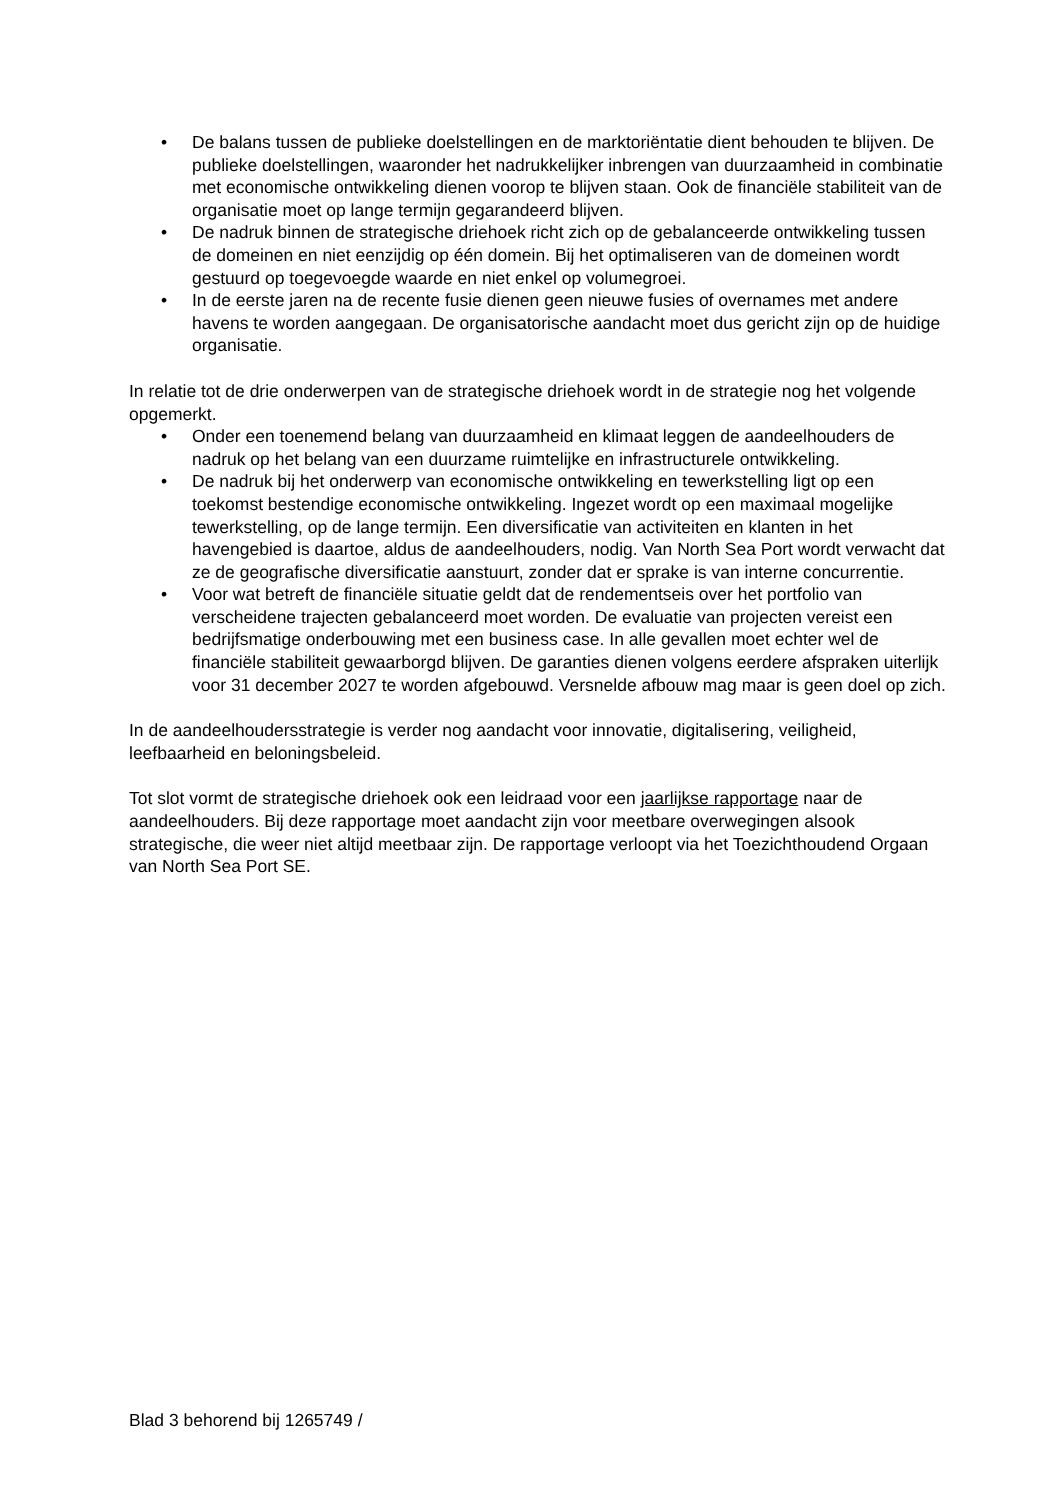• De balans tussen de publieke doelstellingen en de marktoriëntatie dient behouden te blijven. De publieke doelstellingen, waaronder het nadrukkelijker inbrengen van duurzaamheid in combinatie met economische ontwikkeling dienen voorop te blijven staan. Ook de financiële stabiliteit van de organisatie moet op lange termijn gegarandeerd blijven.
• De nadruk binnen de strategische driehoek richt zich op de gebalanceerde ontwikkeling tussen de domeinen en niet eenzijdig op één domein. Bij het optimaliseren van de domeinen wordt gestuurd op toegevoegde waarde en niet enkel op volumegroei.
• In de eerste jaren na de recente fusie dienen geen nieuwe fusies of overnames met andere havens te worden aangegaan. De organisatorische aandacht moet dus gericht zijn op de huidige organisatie.
In relatie tot de drie onderwerpen van de strategische driehoek wordt in de strategie nog het volgende opgemerkt.
• Onder een toenemend belang van duurzaamheid en klimaat leggen de aandeelhouders de nadruk op het belang van een duurzame ruimtelijke en infrastructurele ontwikkeling.
• De nadruk bij het onderwerp van economische ontwikkeling en tewerkstelling ligt op een toekomst bestendige economische ontwikkeling. Ingezet wordt op een maximaal mogelijke tewerkstelling, op de lange termijn. Een diversificatie van activiteiten en klanten in het havengebied is daartoe, aldus de aandeelhouders, nodig. Van North Sea Port wordt verwacht dat ze de geografische diversificatie aanstuurt, zonder dat er sprake is van interne concurrentie.
• Voor wat betreft de financiële situatie geldt dat de rendementseis over het portfolio van verscheidene trajecten gebalanceerd moet worden. De evaluatie van projecten vereist een bedrijfsmatige onderbouwing met een business case. In alle gevallen moet echter wel de financiële stabiliteit gewaarborgd blijven. De garanties dienen volgens eerdere afspraken uiterlijk voor 31 december 2027 te worden afgebouwd. Versnelde afbouw mag maar is geen doel op zich.
In de aandeelhoudersstrategie is verder nog aandacht voor innovatie, digitalisering, veiligheid, leefbaarheid en beloningsbeleid.
Tot slot vormt de strategische driehoek ook een leidraad voor een jaarlijkse rapportage naar de aandeelhouders. Bij deze rapportage moet aandacht zijn voor meetbare overwegingen alsook strategische, die weer niet altijd meetbaar zijn. De rapportage verloopt via het Toezichthoudend Orgaan van North Sea Port SE.
Blad 3 behorend bij 1265749 /